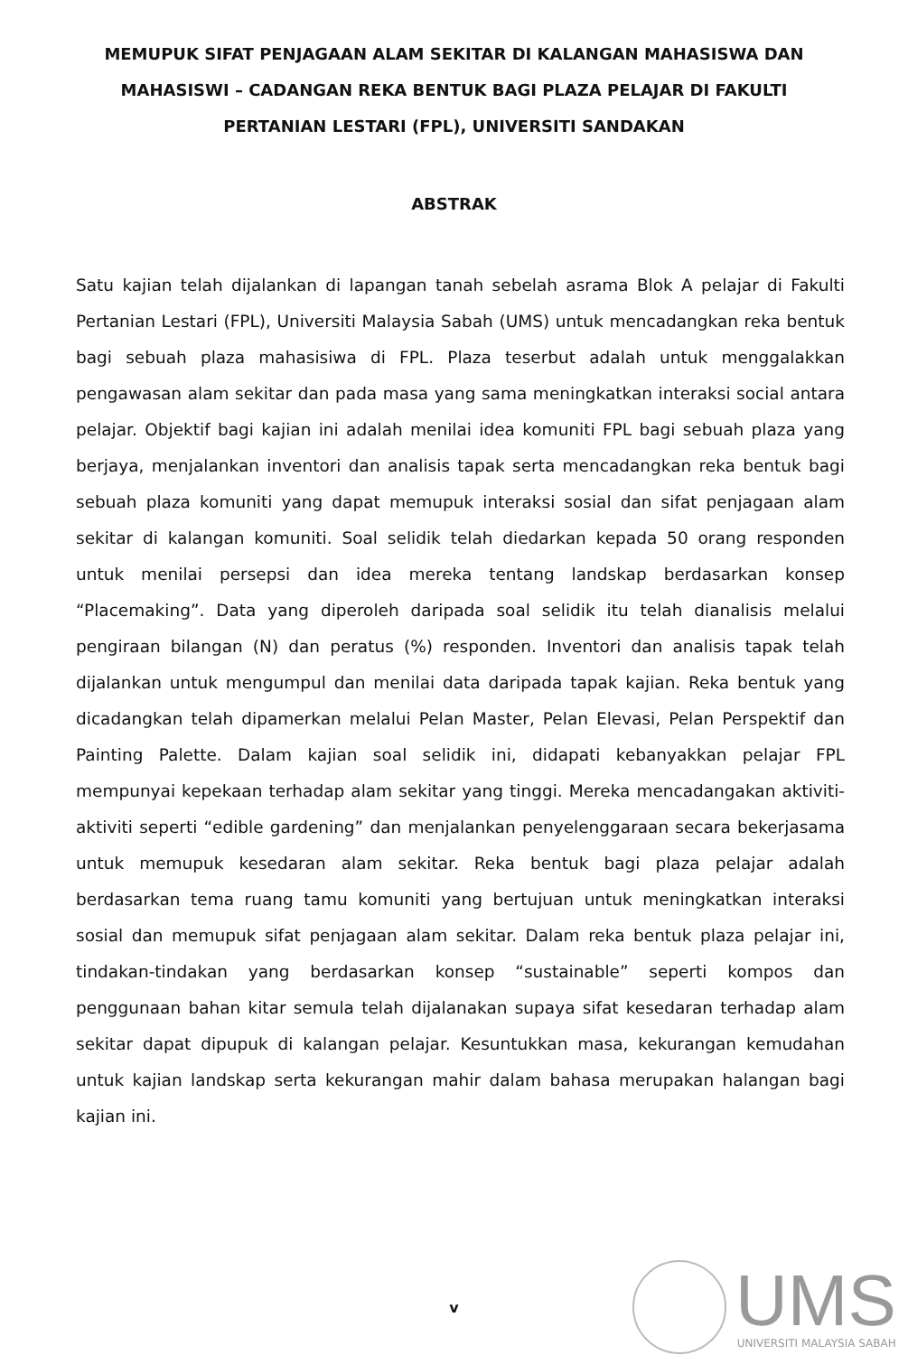MEMUPUK SIFAT PENJAGAAN ALAM SEKITAR DI KALANGAN MAHASISWA DAN MAHASISWI – CADANGAN REKA BENTUK BAGI PLAZA PELAJAR DI FAKULTI PERTANIAN LESTARI (FPL), UNIVERSITI SANDAKAN
ABSTRAK
Satu kajian telah dijalankan di lapangan tanah sebelah asrama Blok A pelajar di Fakulti Pertanian Lestari (FPL), Universiti Malaysia Sabah (UMS) untuk mencadangkan reka bentuk bagi sebuah plaza mahasisiwa di FPL. Plaza teserbut adalah untuk menggalakkan pengawasan alam sekitar dan pada masa yang sama meningkatkan interaksi social antara pelajar. Objektif bagi kajian ini adalah menilai idea komuniti FPL bagi sebuah plaza yang berjaya, menjalankan inventori dan analisis tapak serta mencadangkan reka bentuk bagi sebuah plaza komuniti yang dapat memupuk interaksi sosial dan sifat penjagaan alam sekitar di kalangan komuniti. Soal selidik telah diedarkan kepada 50 orang responden untuk menilai persepsi dan idea mereka tentang landskap berdasarkan konsep “Placemaking”. Data yang diperoleh daripada soal selidik itu telah dianalisis melalui pengiraan bilangan (N) dan peratus (%) responden. Inventori dan analisis tapak telah dijalankan untuk mengumpul dan menilai data daripada tapak kajian. Reka bentuk yang dicadangkan telah dipamerkan melalui Pelan Master, Pelan Elevasi, Pelan Perspektif dan Painting Palette. Dalam kajian soal selidik ini, didapati kebanyakkan pelajar FPL mempunyai kepekaan terhadap alam sekitar yang tinggi. Mereka mencadangakan aktiviti-aktiviti seperti “edible gardening” dan menjalankan penyelenggaraan secara bekerjasama untuk memupuk kesedaran alam sekitar. Reka bentuk bagi plaza pelajar adalah berdasarkan tema ruang tamu komuniti yang bertujuan untuk meningkatkan interaksi sosial dan memupuk sifat penjagaan alam sekitar. Dalam reka bentuk plaza pelajar ini, tindakan-tindakan yang berdasarkan konsep “sustainable” seperti kompos dan penggunaan bahan kitar semula telah dijalanakan supaya sifat kesedaran terhadap alam sekitar dapat dipupuk di kalangan pelajar. Kesuntukkan masa, kekurangan kemudahan untuk kajian landskap serta kekurangan mahir dalam bahasa merupakan halangan bagi kajian ini.
v
UMS
UNIVERSITI MALAYSIA SABAH